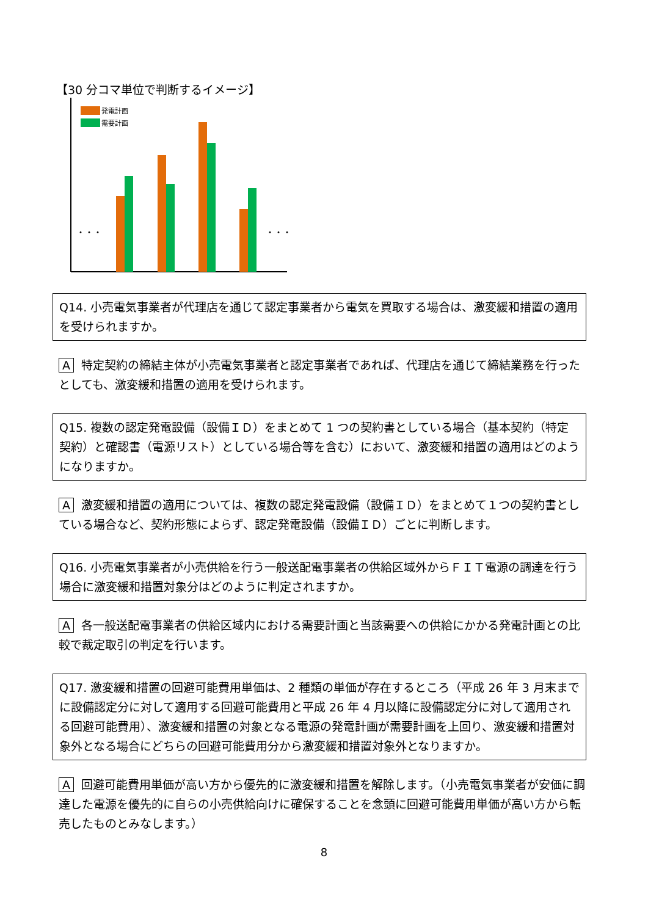【30 分コマ単位で判断するイメージ】
発電計画
需要計画
・・・
・・・
Q14. 小売電気事業者が代理店を通じて認定事業者から電気を買取する場合は、激変緩和措置の適用を受けられますか。
A特定契約の締結主体が小売電気事業者と認定事業者であれば、代理店を通じて締結業務を行ったとしても、激変緩和措置の適用を受けられます。
Q15. 複数の認定発電設備（設備ＩＤ）をまとめて 1 つの契約書としている場合（基本契約（特定契約）と確認書（電源リスト）としている場合等を含む）において、激変緩和措置の適用はどのようになりますか。
A激変緩和措置の適用については、複数の認定発電設備（設備ＩＤ）をまとめて１つの契約書としている場合など、契約形態によらず、認定発電設備（設備ＩＤ）ごとに判断します。
Q16. 小売電気事業者が小売供給を行う一般送配電事業者の供給区域外からＦＩＴ電源の調達を行う場合に激変緩和措置対象分はどのように判定されますか。
A各一般送配電事業者の供給区域内における需要計画と当該需要への供給にかかる発電計画との比較で裁定取引の判定を行います。
Q17. 激変緩和措置の回避可能費用単価は、2 種類の単価が存在するところ（平成 26 年 3 月末までに設備認定分に対して適用する回避可能費用と平成 26 年 4 月以降に設備認定分に対して適用される回避可能費用）、激変緩和措置の対象となる電源の発電計画が需要計画を上回り、激変緩和措置対象外となる場合にどちらの回避可能費用分から激変緩和措置対象外となりますか。
A回避可能費用単価が高い方から優先的に激変緩和措置を解除します。（小売電気事業者が安価に調達した電源を優先的に自らの小売供給向けに確保することを念頭に回避可能費用単価が高い方から転売したものとみなします。）
8